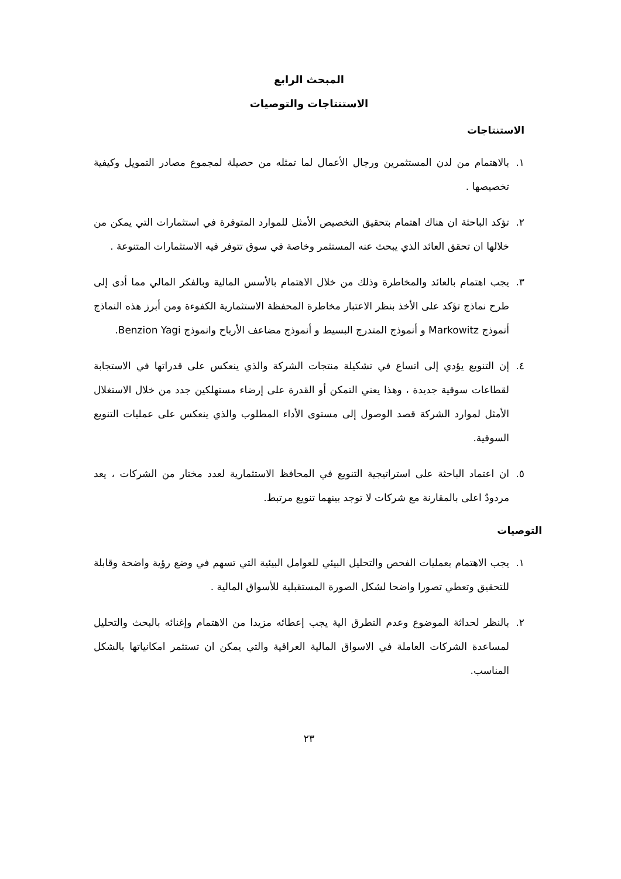المبحث الرابع
الاستنتاجات والتوصيات
الاستنتاجات
١. بالاهتمام من لدن المستثمرين ورجال الأعمال لما تمثله من حصيلة لمجموع مصادر التمويل وكيفية تخصيصها .
٢. تؤكد الباحثة ان هناك اهتمام بتحقيق التخصيص الأمثل للموارد المتوفرة في استثمارات التي يمكن من خلالها ان تحقق العائد الذي يبحث عنه المستثمر وخاصة في سوق تتوفر فيه الاستثمارات المتنوعة .
٣. يجب اهتمام بالعائد والمخاطرة وذلك من خلال الاهتمام بالأسس المالية وبالفكر المالي مما أدى إلى طرح نماذج تؤكد على الأخذ بنظر الاعتبار مخاطرة المحفظة الاستثمارية الكفوءة ومن أبرز هذه النماذج أنموذج Markowitz و أنموذج المتدرج البسيط و أنموذج مضاعف الأرباح وانموذج Benzion Yagi.
٤. إن التنويع يؤدي إلى اتساع في تشكيلة منتجات الشركة والذي ينعكس على قدراتها في الاستجابة لقطاعات سوقية جديدة ، وهذا يعني التمكن أو القدرة على إرضاء مستهلكين جدد من خلال الاستغلال الأمثل لموارد الشركة قصد الوصول إلى مستوى الأداء المطلوب والذي ينعكس على عمليات التنويع السوقية.
٥. ان اعتماد الباحثة على استراتيجية التنويع في المحافظ الاستثمارية لعدد مختار من الشركات ، يعد مردودٌ اعلى بالمقارنة مع شركات لا توجد بينهما تنويع مرتبط.
التوصيات
١. يجب الاهتمام بعمليات الفحص والتحليل البيئي للعوامل البيئية التي تسهم في وضع رؤية واضحة وقابلة للتحقيق وتعطي تصورا واضحا لشكل الصورة المستقبلية للأسواق المالية .
٢. بالنظر لحداثة الموضوع وعدم التطرق الية يجب إعطائه مزيدا من الاهتمام وإغنائه بالبحث والتحليل لمساعدة الشركات العاملة في الاسواق المالية العراقية والتي يمكن ان تستثمر امكانياتها بالشكل المناسب.
٢٣